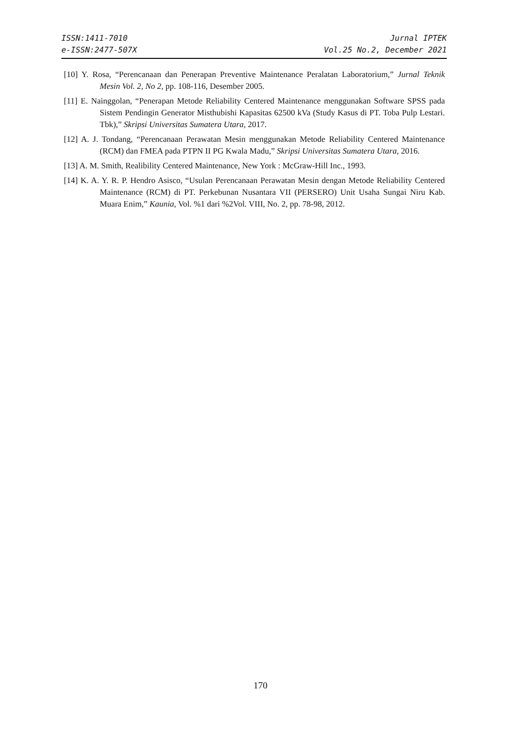ISSN:1411-7010
e-ISSN:2477-507X
Jurnal IPTEK
Vol.25 No.2, December 2021
[10] Y. Rosa, “Perencanaan dan Penerapan Preventive Maintenance Peralatan Laboratorium,” Jurnal Teknik Mesin Vol. 2, No 2, pp. 108-116, Desember 2005.
[11] E. Nainggolan, “Penerapan Metode Reliability Centered Maintenance menggunakan Software SPSS pada Sistem Pendingin Generator Misthubishi Kapasitas 62500 kVa (Study Kasus di PT. Toba Pulp Lestari. Tbk),” Skripsi Universitas Sumatera Utara, 2017.
[12] A. J. Tondang, “Perencanaan Perawatan Mesin menggunakan Metode Reliability Centered Maintenance (RCM) dan FMEA pada PTPN II PG Kwala Madu,” Skripsi Universitas Sumatera Utara, 2016.
[13] A. M. Smith, Realibility Centered Maintenance, New York : McGraw-Hill Inc., 1993.
[14] K. A. Y. R. P. Hendro Asisco, “Usulan Perencanaan Perawatan Mesin dengan Metode Reliability Centered Maintenance (RCM) di PT. Perkebunan Nusantara VII (PERSERO) Unit Usaha Sungai Niru Kab. Muara Enim,” Kaunia, Vol. %1 dari %2Vol. VIII, No. 2, pp. 78-98, 2012.
170